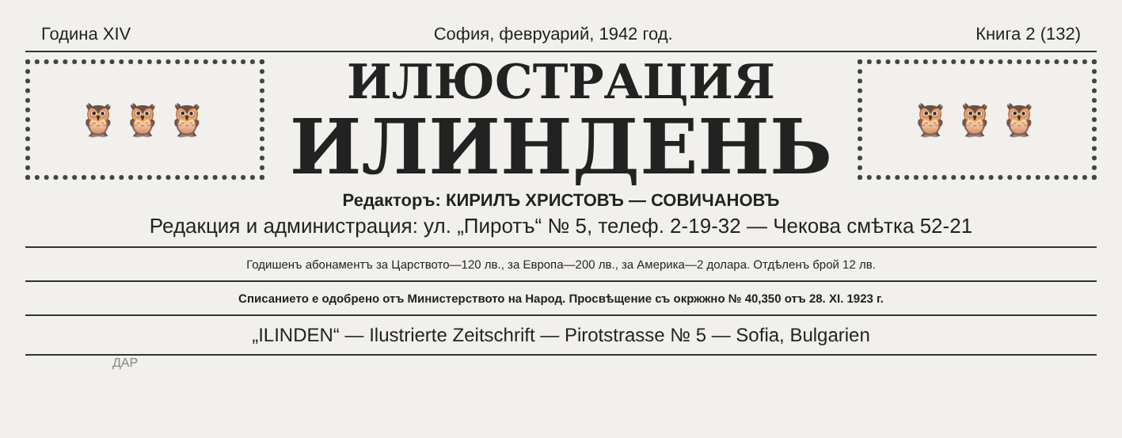Година XIV София, февруарий, 1942 год. Книга 2 (132)
🦉🦉🦉
ИЛЮСТРАЦИЯ
ИЛИНДЕНЬ
🦉🦉🦉
Редакторъ: КИРИЛЪ ХРИСТОВЪ — СОВИЧАНОВЪ
Редакция и администрация: ул. „Пиротъ“ № 5, телеф. 2-19-32 — Чекова смѣтка 52-21
Годишенъ абонаментъ за Царството—120 лв., за Европа—200 лв., за Америка—2 долара. Отдѣленъ брой 12 лв.
Списанието е одобрено отъ Министерството на Народ. Просвѣщение съ окржжно № 40,350 отъ 28. XI. 1923 г.
„ILINDEN“ — Ilustrierte Zeitschrift — Pirotstrasse № 5 — Sofia, Bulgarien
ДАР